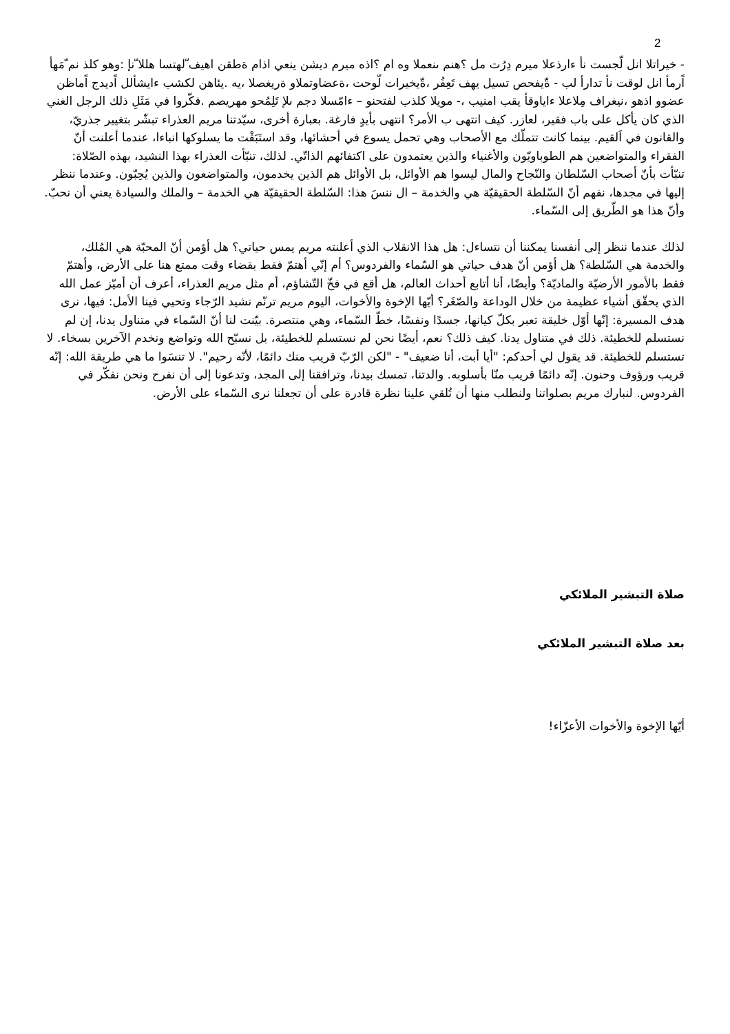2
- خيراتلا انل لّجست نأ ءارذعلا ميرم دِرُت مل ؟هنم ىنعملا وه ام ؟اذه ميرم ديشن ينعي اذام ةطقن اهيف ّلهتسا هللا ّنإ :وهو كلذ نم ّمَهأ اًرمأ انل لوقت نأ تدارأ لب - ةّيفحص تسيل يهف تَعِفُر ،ةّيخيرات لّوحت ،ةعضاوتملاو ةريغصلا ،يه .يئاهن لكشب ءايشألل اًديدج اًماظن عضوو اذهو ،نيغراف مِلاعلا ءاياوقأ يقب امنيب ،- مويلا كلذب لفتحنو – ءامّسلا دجم ىلإ تَلِمُحو مهريصم .فكّروا في مَثَلِ ذلك الرجل الغني الذي كان يأكل على باب فقير، لعازر. كيف انتهى ب الأمر؟ انتهى بأيدٍ فارغة. بعبارة أخرى، سيّدتنا مريم العذراء تبشّر بتغيير جذريّ، والقانون في اَلقيم. بينما كانت تتملّك مع الأصحاب وهي تحمل يسوع في أحشائها، وقد استَبَقْت ما يسلوكها انباءا، عندما أعلنت أنّ الفقراء والمتواضعين هم الطوباويّون والأغنياء والذين يعتمدون على اكتفائهم الذاتّي. لذلك، تنبّأت العذراء بهذا النشيد، بهذه الصّلاة: تنبّأت بأنّ أصحاب السّلطان والنّجاح والمال ليسوا هم الأوائل، بل الأوائل هم الذين يخدمون، والمتواضعون والذين يُحِبّون. وعندما ننظر إليها في مجدها، نفهم أنّ السّلطة الحقيقيّة هي والخدمة – ال ننسَ هذا: السّلطة الحقيقيّة هي الخدمة – والملك والسيادة يعني أن نحبّ. وأنّ هذا هو الطّريق إلى السّماء.
لذلك عندما ننظر إلى أنفسنا يمكننا أن نتساءل: هل هذا الانقلاب الذي أعلنته مريم يمس حياتي؟ هل أؤمن أنّ المحبّة هي المُلك، والخدمة هي السّلطة؟ هل أؤمن أنّ هدف حياتي هو السّماء والفردوس؟ أم إنّي أهتمّ فقط بقضاء وقت ممتع هنا على الأرض، وأهتمّ فقط بالأمور الأرضيّة والماديّة؟ وأيضًا، أنا أتابع أحداث العالم، هل أقع في فخّ التّشاؤم، أم مثل مريم العذراء، أعرف أن أميّز عمل الله الذي يحقّق أشياء عظيمة من خلال الوداعة والصّغَر؟ أيّها الإخوة والأخوات، اليوم مريم ترنّم نشيد الرّجاء وتحيي فينا الأمل: فيها، نرى هدف المسيرة: إنّها أوّل خليقة تعبر بكلّ كيانها، جسدًا ونفسًا، خطّ السّماء، وهي منتصرة. بيّنت لنا أنّ السّماء في متناول يدنا، إن لم نستسلم للخطيئة. ذلك في متناول يدنا. كيف ذلك؟ نعم، أيضًا نحن لم نستسلم للخطيئة، بل نسبّح الله وتواضع ونخدم الآخرين بسخاء. لا تستسلم للخطيئة. قد يقول لي أحدكم: "أيا أبت، أنا ضعيف" - "لكن الرّبّ قريب منك دائمًا، لأنّه رحيم". لا تنسَوا ما هي طريقة الله: إنّه قريب ورؤوف وحنون. إنّه دائمًا قريب منّا بأسلوبه. والدتنا، تمسك بيدنا، وترافقنا إلى المجد، وتدعونا إلى أن نفرح ونحن نفكّر في الفردوس. لنبارك مريم بصلواتنا ولنطلب منها أن تُلقي علينا نظرة قادرة على أن تجعلنا نرى السّماء على الأرض.
صلاة التبشير الملائكي
بعد صلاة التبشير الملائكي
أيّها الإخوة والأخوات الأعزّاء!